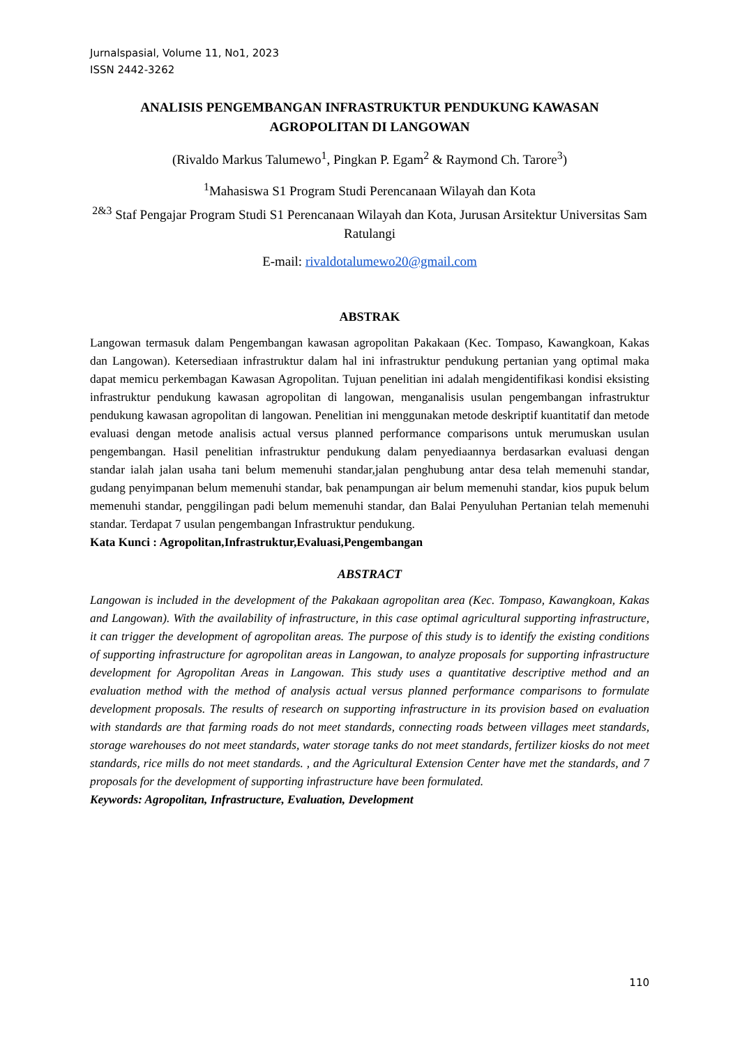Jurnalspasial, Volume 11, No1, 2023
ISSN 2442-3262
ANALISIS PENGEMBANGAN INFRASTRUKTUR PENDUKUNG KAWASAN AGROPOLITAN DI LANGOWAN
(Rivaldo Markus Talumewo<sup>1</sup>, Pingkan P. Egam<sup>2</sup> & Raymond Ch. Tarore<sup>3</sup>)
<sup>1</sup> Mahasiswa S1 Program Studi Perencanaan Wilayah dan Kota
<sup>2&3</sup> Staf Pengajar Program Studi S1 Perencanaan Wilayah dan Kota, Jurusan Arsitektur Universitas Sam Ratulangi
E-mail: rivaldotalumewo20@gmail.com
ABSTRAK
Langowan termasuk dalam Pengembangan kawasan agropolitan Pakakaan (Kec. Tompaso, Kawangkoan, Kakas dan Langowan). Ketersediaan infrastruktur dalam hal ini infrastruktur pendukung pertanian yang optimal maka dapat memicu perkembagan Kawasan Agropolitan. Tujuan penelitian ini adalah mengidentifikasi kondisi eksisting infrastruktur pendukung kawasan agropolitan di langowan, menganalisis usulan pengembangan infrastruktur pendukung kawasan agropolitan di langowan. Penelitian ini menggunakan metode deskriptif kuantitatif dan metode evaluasi dengan metode analisis actual versus planned performance comparisons untuk merumuskan usulan pengembangan. Hasil penelitian infrastruktur pendukung dalam penyediaannya berdasarkan evaluasi dengan standar ialah jalan usaha tani belum memenuhi standar,jalan penghubung antar desa telah memenuhi standar, gudang penyimpanan belum memenuhi standar, bak penampungan air belum memenuhi standar, kios pupuk belum memenuhi standar, penggilingan padi belum memenuhi standar, dan Balai Penyuluhan Pertanian telah memenuhi standar. Terdapat 7 usulan pengembangan Infrastruktur pendukung.
Kata Kunci : Agropolitan,Infrastruktur,Evaluasi,Pengembangan
ABSTRACT
Langowan is included in the development of the Pakakaan agropolitan area (Kec. Tompaso, Kawangkoan, Kakas and Langowan). With the availability of infrastructure, in this case optimal agricultural supporting infrastructure, it can trigger the development of agropolitan areas. The purpose of this study is to identify the existing conditions of supporting infrastructure for agropolitan areas in Langowan, to analyze proposals for supporting infrastructure development for Agropolitan Areas in Langowan. This study uses a quantitative descriptive method and an evaluation method with the method of analysis actual versus planned performance comparisons to formulate development proposals. The results of research on supporting infrastructure in its provision based on evaluation with standards are that farming roads do not meet standards, connecting roads between villages meet standards, storage warehouses do not meet standards, water storage tanks do not meet standards, fertilizer kiosks do not meet standards, rice mills do not meet standards. , and the Agricultural Extension Center have met the standards, and 7 proposals for the development of supporting infrastructure have been formulated.
Keywords: Agropolitan, Infrastructure, Evaluation, Development
110